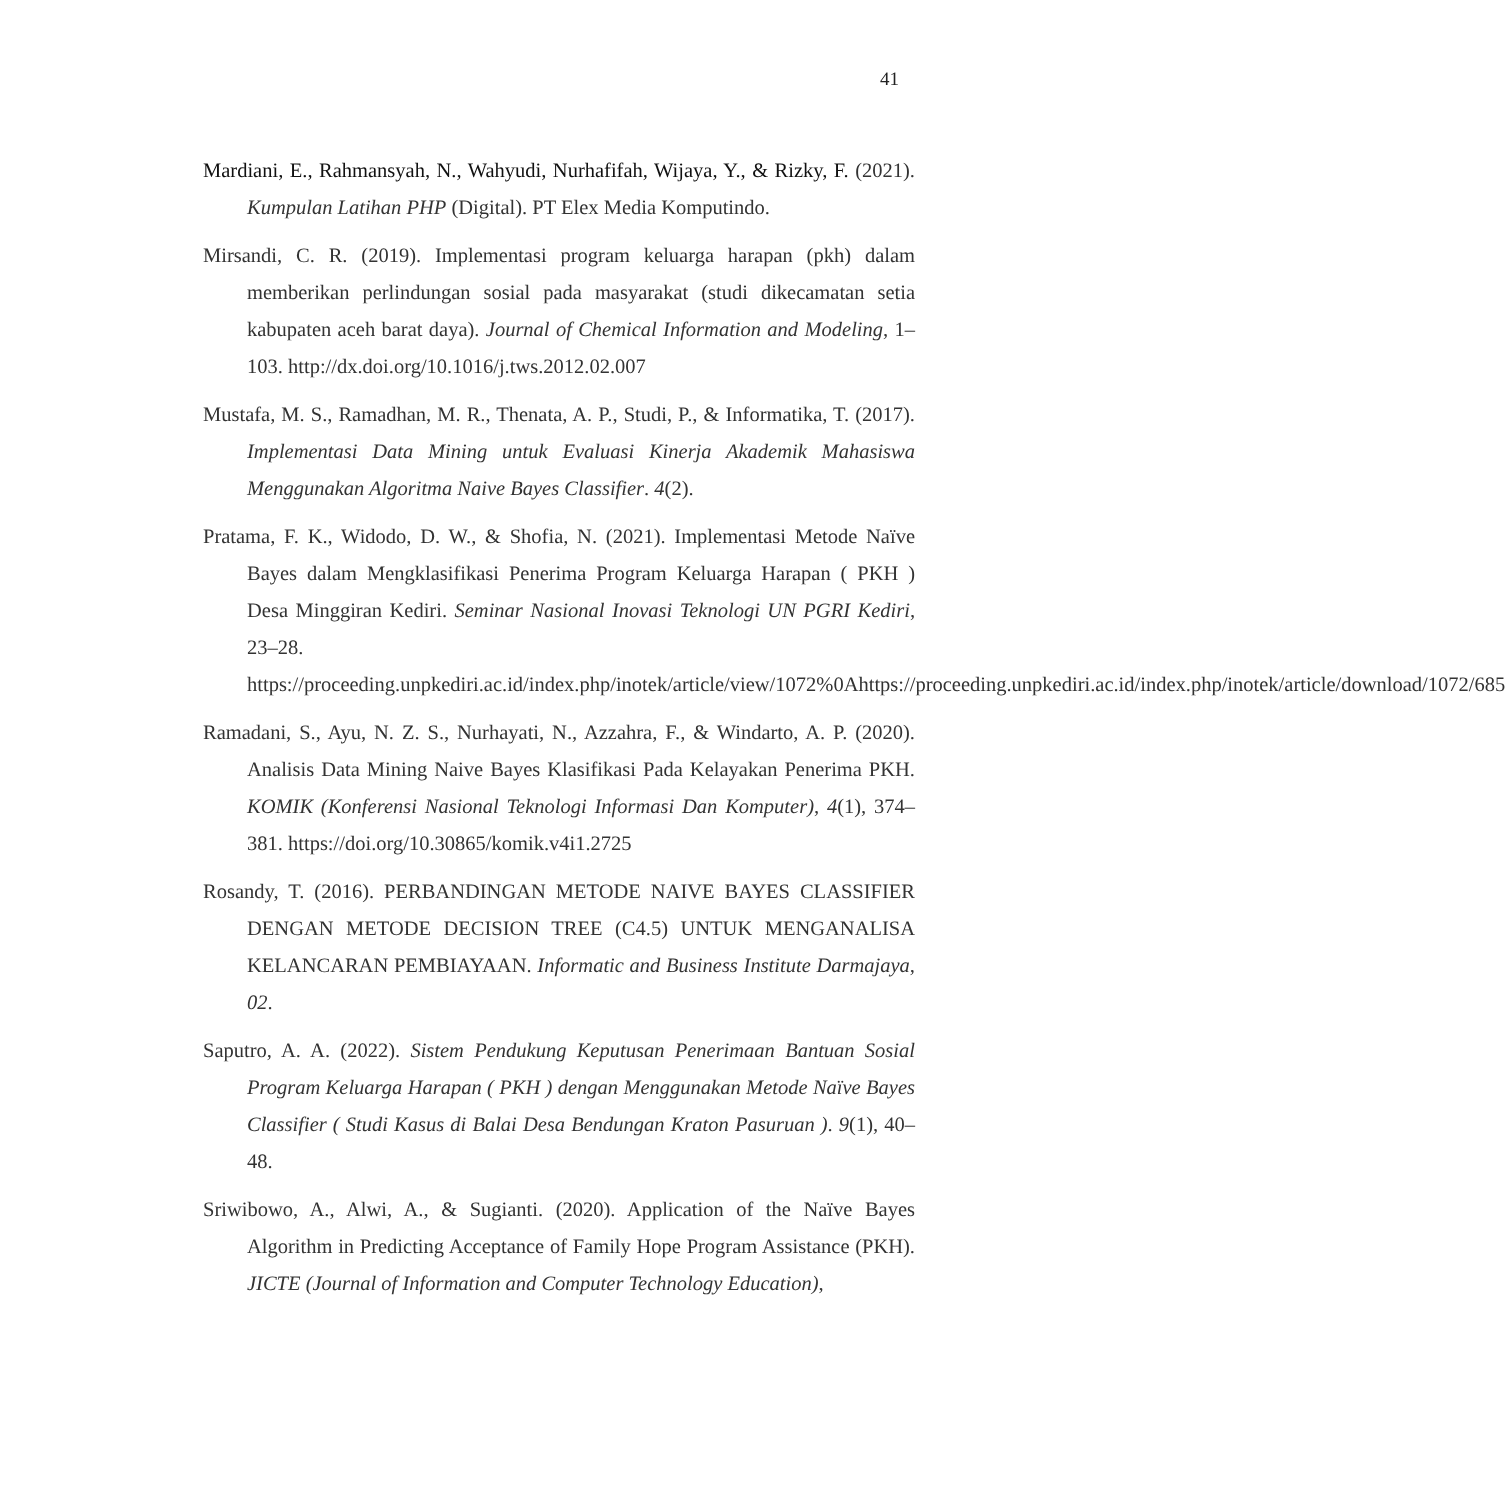41
Mardiani, E., Rahmansyah, N., Wahyudi, Nurhafifah, Wijaya, Y., & Rizky, F. (2021). Kumpulan Latihan PHP (Digital). PT Elex Media Komputindo.
Mirsandi, C. R. (2019). Implementasi program keluarga harapan (pkh) dalam memberikan perlindungan sosial pada masyarakat (studi dikecamatan setia kabupaten aceh barat daya). Journal of Chemical Information and Modeling, 1–103. http://dx.doi.org/10.1016/j.tws.2012.02.007
Mustafa, M. S., Ramadhan, M. R., Thenata, A. P., Studi, P., & Informatika, T. (2017). Implementasi Data Mining untuk Evaluasi Kinerja Akademik Mahasiswa Menggunakan Algoritma Naive Bayes Classifier. 4(2).
Pratama, F. K., Widodo, D. W., & Shofia, N. (2021). Implementasi Metode Naïve Bayes dalam Mengklasifikasi Penerima Program Keluarga Harapan ( PKH ) Desa Minggiran Kediri. Seminar Nasional Inovasi Teknologi UN PGRI Kediri, 23–28.
https://proceeding.unpkediri.ac.id/index.php/inotek/article/view/1072%0Ahttps://proceeding.unpkediri.ac.id/index.php/inotek/article/download/1072/685
Ramadani, S., Ayu, N. Z. S., Nurhayati, N., Azzahra, F., & Windarto, A. P. (2020). Analisis Data Mining Naive Bayes Klasifikasi Pada Kelayakan Penerima PKH. KOMIK (Konferensi Nasional Teknologi Informasi Dan Komputer), 4(1), 374–381. https://doi.org/10.30865/komik.v4i1.2725
Rosandy, T. (2016). PERBANDINGAN METODE NAIVE BAYES CLASSIFIER DENGAN METODE DECISION TREE (C4.5) UNTUK MENGANALISA KELANCARAN PEMBIAYAAN. Informatic and Business Institute Darmajaya, 02.
Saputro, A. A. (2022). Sistem Pendukung Keputusan Penerimaan Bantuan Sosial Program Keluarga Harapan ( PKH ) dengan Menggunakan Metode Naïve Bayes Classifier ( Studi Kasus di Balai Desa Bendungan Kraton Pasuruan ). 9(1), 40–48.
Sriwibowo, A., Alwi, A., & Sugianti. (2020). Application of the Naïve Bayes Algorithm in Predicting Acceptance of Family Hope Program Assistance (PKH). JICTE (Journal of Information and Computer Technology Education),